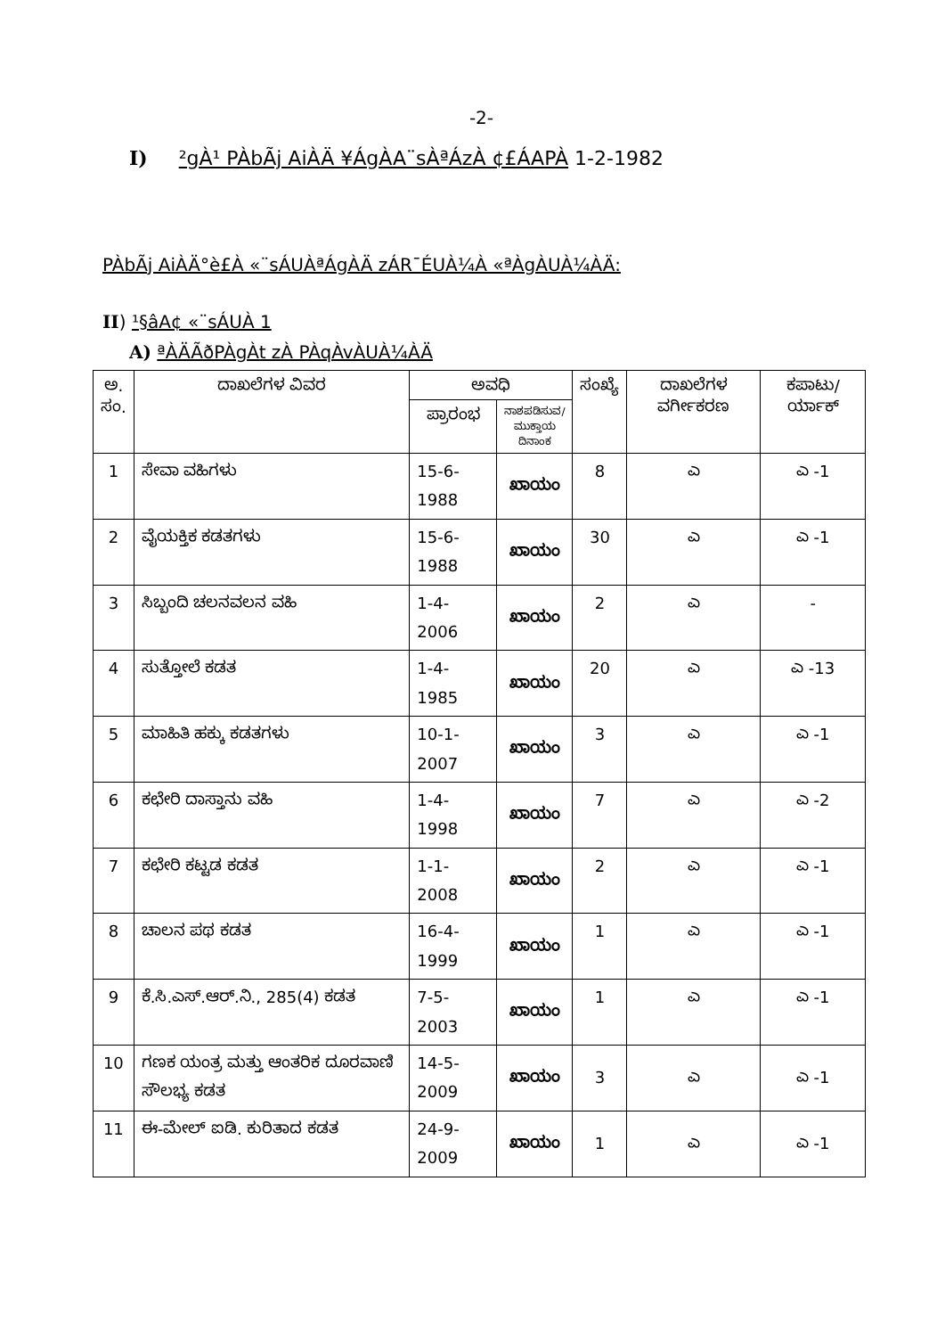-2-
I) ²gÀ¹ PÀbÃj AiÀÄ ¥ÁgÀA¨sÀªÁzÀ ¢£ÁAPÀ 1-2-1982
PÀbÃj AiÀÄ°è£À «¨sÁUÀªÁgÀÄ zÁR¯ÉUÀ¼À «ªÀgÀUÀ¼ÀÄ:
II) ¹§âA¢ «¨sÁUÀ 1
A) ªÀÄÃðPÀgÀt zÀ PÀqÀvÀUÀ¼ÀÄ
| ಅ. ಸಂ. | ದಾಖಲೆಗಳ ವಿವರ | ಅವಧಿ | | ಸಂಖ್ಯೆ | ದಾಖಲೆಗಳ ವರ್ಗೀಕರಣ | ಕಪಾಟು/ ರ್ಯಾಕ್ |
| --- | --- | --- | --- | --- | --- | --- |
| | | ಪ್ರಾರಂಭ | ನಾಶಪಡಿಸುವ/ ಮುಕ್ತಾಯ ದಿನಾಂಕ | | | |
| 1 | ಸೇವಾ ವಹಿಗಳು | 15-6-1988 | ಖಾಯಂ | 8 | ಎ | ಎ -1 |
| 2 | ವೈಯಕ್ತಿಕ ಕಡತಗಳು | 15-6-1988 | ಖಾಯಂ | 30 | ಎ | ಎ -1 |
| 3 | ಸಿಬ್ಬಂದಿ ಚಲನವಲನ ವಹಿ | 1-4-2006 | ಖಾಯಂ | 2 | ಎ | - |
| 4 | ಸುತ್ತೋಲೆ ಕಡತ | 1-4-1985 | ಖಾಯಂ | 20 | ಎ | ಎ -13 |
| 5 | ಮಾಹಿತಿ ಹಕ್ಕು ಕಡತಗಳು | 10-1-2007 | ಖಾಯಂ | 3 | ಎ | ಎ -1 |
| 6 | ಕಛೇರಿ ದಾಸ್ತಾನು ವಹಿ | 1-4-1998 | ಖಾಯಂ | 7 | ಎ | ಎ -2 |
| 7 | ಕಛೇರಿ ಕಟ್ಟಡ ಕಡತ | 1-1-2008 | ಖಾಯಂ | 2 | ಎ | ಎ -1 |
| 8 | ಚಾಲನ ಪಥ ಕಡತ | 16-4-1999 | ಖಾಯಂ | 1 | ಎ | ಎ -1 |
| 9 | ಕೆ.ಸಿ.ಎಸ್.ಆರ್.ನಿ., 285(4) ಕಡತ | 7-5-2003 | ಖಾಯಂ | 1 | ಎ | ಎ -1 |
| 10 | ಗಣಕ ಯಂತ್ರ ಮತ್ತು ಆಂತರಿಕ ದೂರವಾಣಿ ಸೌಲಭ್ಯ ಕಡತ | 14-5-2009 | ಖಾಯಂ | 3 | ಎ | ಎ -1 |
| 11 | ಈ-ಮೇಲ್ ಐಡಿ. ಕುರಿತಾದ ಕಡತ | 24-9-2009 | ಖಾಯಂ | 1 | ಎ | ಎ -1 |